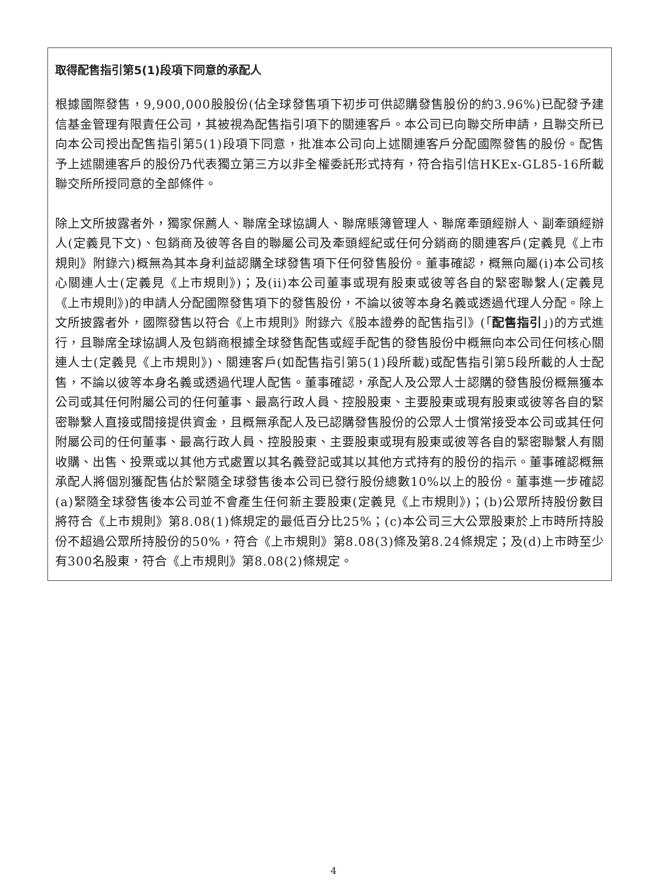取得配售指引第5(1)段項下同意的承配人
根據國際發售，9,900,000股股份(佔全球發售項下初步可供認購發售股份的約3.96%)已配發予建信基金管理有限責任公司，其被視為配售指引項下的關連客戶。本公司已向聯交所申請，且聯交所已向本公司授出配售指引第5(1)段項下同意，批准本公司向上述關連客戶分配國際發售的股份。配售予上述關連客戶的股份乃代表獨立第三方以非全權委託形式持有，符合指引信HKEx-GL85-16所載聯交所所授同意的全部條件。
除上文所披露者外，獨家保薦人、聯席全球協調人、聯席賬簿管理人、聯席牽頭經辦人、副牽頭經辦人(定義見下文)、包銷商及彼等各自的聯屬公司及牽頭經紀或任何分銷商的關連客戶(定義見《上市規則》附錄六)概無為其本身利益認購全球發售項下任何發售股份。董事確認，概無向屬(i)本公司核心關連人士(定義見《上市規則》)；及(ii)本公司董事或現有股東或彼等各自的緊密聯繫人(定義見《上市規則》)的申請人分配國際發售項下的發售股份，不論以彼等本身名義或透過代理人分配。除上文所披露者外，國際發售以符合《上市規則》附錄六《股本證券的配售指引》(「配售指引」)的方式進行，且聯席全球協調人及包銷商根據全球發售配售或經手配售的發售股份中概無向本公司任何核心關連人士(定義見《上市規則》)、關連客戶(如配售指引第5(1)段所載)或配售指引第5段所載的人士配售，不論以彼等本身名義或透過代理人配售。董事確認，承配人及公眾人士認購的發售股份概無獲本公司或其任何附屬公司的任何董事、最高行政人員、控股股東、主要股東或現有股東或彼等各自的緊密聯繫人直接或間接提供資金，且概無承配人及已認購發售股份的公眾人士慣常接受本公司或其任何附屬公司的任何董事、最高行政人員、控股股東、主要股東或現有股東或彼等各自的緊密聯繫人有關收購、出售、投票或以其他方式處置以其名義登記或其以其他方式持有的股份的指示。董事確認概無承配人將個別獲配售佔於緊隨全球發售後本公司已發行股份總數10%以上的股份。董事進一步確認(a)緊隨全球發售後本公司並不會產生任何新主要股東(定義見《上市規則》)；(b)公眾所持股份數目將符合《上市規則》第8.08(1)條規定的最低百分比25%；(c)本公司三大公眾股東於上市時所持股份不超過公眾所持股份的50%，符合《上市規則》第8.08(3)條及第8.24條規定；及(d)上市時至少有300名股東，符合《上市規則》第8.08(2)條規定。
4